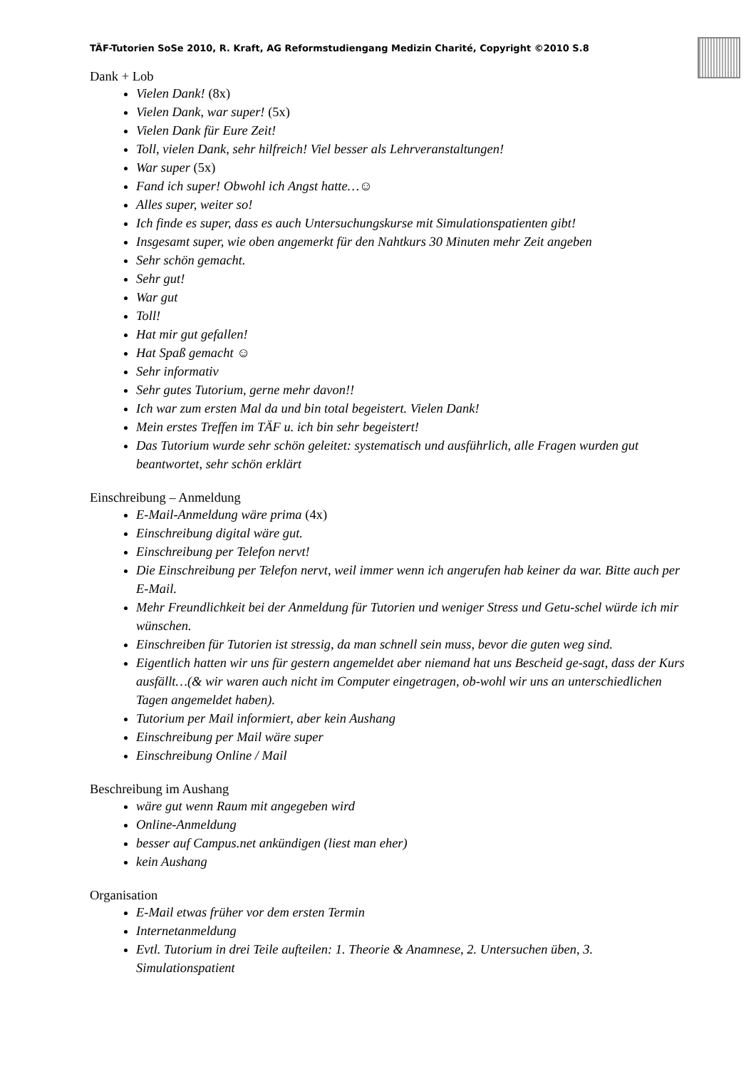TÄF-Tutorien SoSe 2010, R. Kraft, AG Reformstudiengang Medizin Charité, Copyright ©2010 S.8
Dank + Lob
Vielen Dank! (8x)
Vielen Dank, war super! (5x)
Vielen Dank für Eure Zeit!
Toll, vielen Dank, sehr hilfreich! Viel besser als Lehrveranstaltungen!
War super (5x)
Fand ich super! Obwohl ich Angst hatte…☺
Alles super, weiter so!
Ich finde es super, dass es auch Untersuchungskurse mit Simulationspatienten gibt!
Insgesamt super, wie oben angemerkt für den Nahtkurs 30 Minuten mehr Zeit angeben
Sehr schön gemacht.
Sehr gut!
War gut
Toll!
Hat mir gut gefallen!
Hat Spaß gemacht ☺
Sehr informativ
Sehr gutes Tutorium, gerne mehr davon!!
Ich war zum ersten Mal da und bin total begeistert. Vielen Dank!
Mein erstes Treffen im TÄF u. ich bin sehr begeistert!
Das Tutorium wurde sehr schön geleitet: systematisch und ausführlich, alle Fragen wurden gut beantwortet, sehr schön erklärt
Einschreibung – Anmeldung
E-Mail-Anmeldung wäre prima (4x)
Einschreibung digital wäre gut.
Einschreibung per Telefon nervt!
Die Einschreibung per Telefon nervt, weil immer wenn ich angerufen hab keiner da war. Bitte auch per E-Mail.
Mehr Freundlichkeit bei der Anmeldung für Tutorien und weniger Stress und Getu-schel würde ich mir wünschen.
Einschreiben für Tutorien ist stressig, da man schnell sein muss, bevor die guten weg sind.
Eigentlich hatten wir uns für gestern angemeldet aber niemand hat uns Bescheid ge-sagt, dass der Kurs ausfällt…(& wir waren auch nicht im Computer eingetragen, ob-wohl wir uns an unterschiedlichen Tagen angemeldet haben).
Tutorium per Mail informiert, aber kein Aushang
Einschreibung per Mail wäre super
Einschreibung Online / Mail
Beschreibung im Aushang
wäre gut wenn Raum mit angegeben wird
Online-Anmeldung
besser auf Campus.net ankündigen (liest man eher)
kein Aushang
Organisation
E-Mail etwas früher vor dem ersten Termin
Internetanmeldung
Evtl. Tutorium in drei Teile aufteilen: 1. Theorie & Anamnese, 2. Untersuchen üben, 3. Simulationspatient